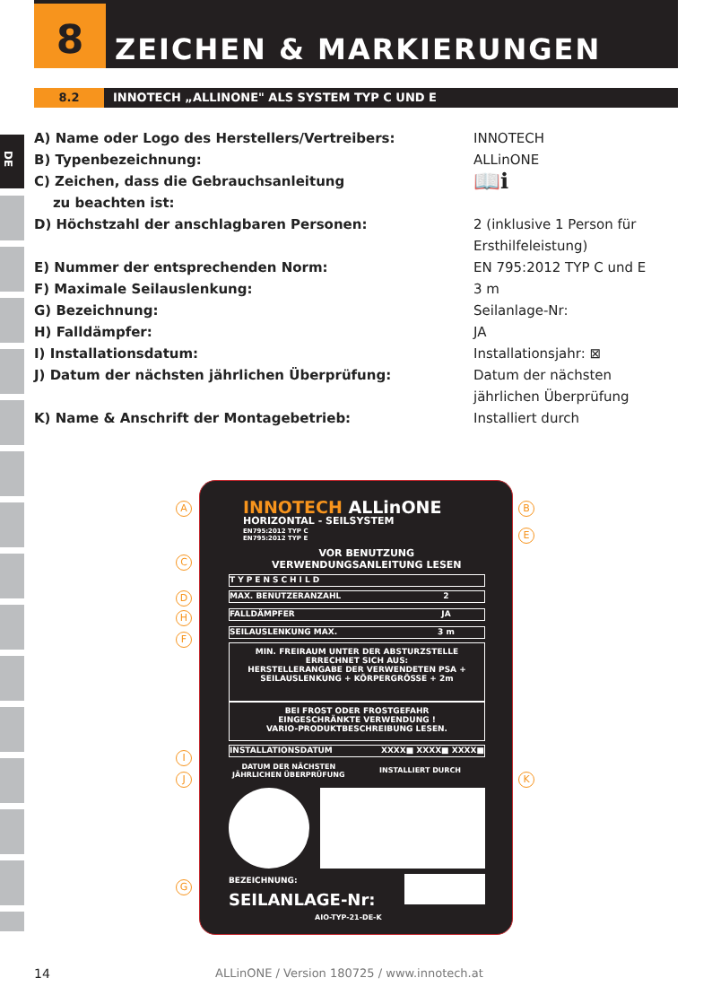8 ZEICHEN & MARKIERUNGEN
8.2 INNOTECH „ALLINONE" ALS SYSTEM TYP C UND E
DE
| A) Name oder Logo des Herstellers/Vertreibers: | INNOTECH |
| B) Typenbezeichnung: | ALLinONE |
| C) Zeichen, dass die Gebrauchsanleitung zu beachten ist: | 📖ℹ |
| D) Höchstzahl der anschlagbaren Personen: | 2 (inklusive 1 Person für Ersthilfeleistung) |
| E) Nummer der entsprechenden Norm: | EN 795:2012 TYP C und E |
| F) Maximale Seilauslenkung: | 3 m |
| G) Bezeichnung: | Seilanlage-Nr: |
| H) Falldämpfer: | JA |
| I) Installationsdatum: | Installationsjahr: ⊠ |
| J) Datum der nächsten jährlichen Überprüfung: | Datum der nächsten jährlichen Überprüfung |
| K) Name & Anschrift der Montagebetrieb: | Installiert durch |
A
C
D
H
F
I
J
G
B
E
K
INNOTECH ALLinONE
HORIZONTAL - SEILSYSTEM
EN795:2012 TYP C
EN795:2012 TYP E
VOR BENUTZUNG
VERWENDUNGSANLEITUNG LESEN
TYPENSCHILD
MAX. BENUTZERANZAHL 2
FALLDÄMPFER JA
SEILAUSLENKUNG MAX. 3 m
MIN. FREIRAUM UNTER DER ABSTURZSTELLE
ERRECHNET SICH AUS:
HERSTELLERANGABE DER VERWENDETEN PSA +
SEILAUSLENKUNG + KÖRPERGRÖSSE + 2m
BEI FROST ODER FROSTGEFAHR
EINGESCHRÄNKTE VERWENDUNG !
VARIO-PRODUKTBESCHREIBUNG LESEN.
INSTALLATIONSDATUM XXXX■ XXXX■ XXXX■
DATUM DER NÄCHSTEN
JÄHRLICHEN ÜBERPRÜFUNG
INSTALLIERT DURCH
BEZEICHNUNG:
SEILANLAGE-Nr:
AIO-TYP-21-DE-K
14
ALLinONE / Version 180725 / www.innotech.at